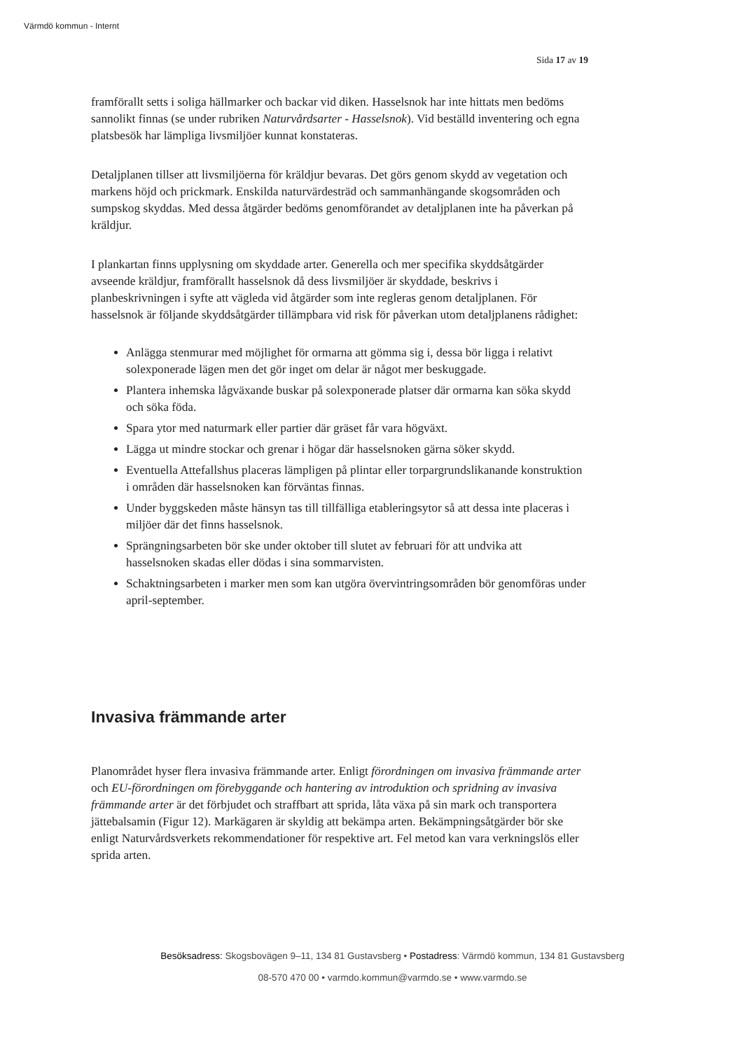Värmdö kommun - Internt
Sida 17 av 19
framförallt setts i soliga hällmarker och backar vid diken. Hasselsnok har inte hittats men bedöms sannolikt finnas (se under rubriken Naturvårdsarter - Hasselsnok). Vid beställd inventering och egna platsbesök har lämpliga livsmiljöer kunnat konstateras.
Detaljplanen tillser att livsmiljöerna för kräldjur bevaras. Det görs genom skydd av vegetation och markens höjd och prickmark. Enskilda naturvärdesträd och sammanhängande skogsområden och sumpskog skyddas. Med dessa åtgärder bedöms genomförandet av detaljplanen inte ha påverkan på kräldjur.
I plankartan finns upplysning om skyddade arter. Generella och mer specifika skyddsåtgärder avseende kräldjur, framförallt hasselsnok då dess livsmiljöer är skyddade, beskrivs i planbeskrivningen i syfte att vägleda vid åtgärder som inte regleras genom detaljplanen. För hasselsnok är följande skyddsåtgärder tillämpbara vid risk för påverkan utom detaljplanens rådighet:
Anlägga stenmurar med möjlighet för ormarna att gömma sig i, dessa bör ligga i relativt solexponerade lägen men det gör inget om delar är något mer beskuggade.
Plantera inhemska lågväxande buskar på solexponerade platser där ormarna kan söka skydd och söka föda.
Spara ytor med naturmark eller partier där gräset får vara högväxt.
Lägga ut mindre stockar och grenar i högar där hasselsnoken gärna söker skydd.
Eventuella Attefallshus placeras lämpligen på plintar eller torpargrundslikanande konstruktion i områden där hasselsnoken kan förväntas finnas.
Under byggskeden måste hänsyn tas till tillfälliga etableringsytor så att dessa inte placeras i miljöer där det finns hasselsnok.
Sprängningsarbeten bör ske under oktober till slutet av februari för att undvika att hasselsnoken skadas eller dödas i sina sommarvisten.
Schaktningsarbeten i marker men som kan utgöra övervintringsområden bör genomföras under april-september.
Invasiva främmande arter
Planområdet hyser flera invasiva främmande arter. Enligt förordningen om invasiva främmande arter och EU-förordningen om förebyggande och hantering av introduktion och spridning av invasiva främmande arter är det förbjudet och straffbart att sprida, låta växa på sin mark och transportera jättebalsamin (Figur 12). Markägaren är skyldig att bekämpa arten. Bekämpningsåtgärder bör ske enligt Naturvårdsverkets rekommendationer för respektive art. Fel metod kan vara verkningslös eller sprida arten.
Besöksadress: Skogsbovägen 9–11, 134 81 Gustavsberg • Postadress: Värmdö kommun, 134 81 Gustavsberg
08-570 470 00 • varmdo.kommun@varmdo.se • www.varmdo.se